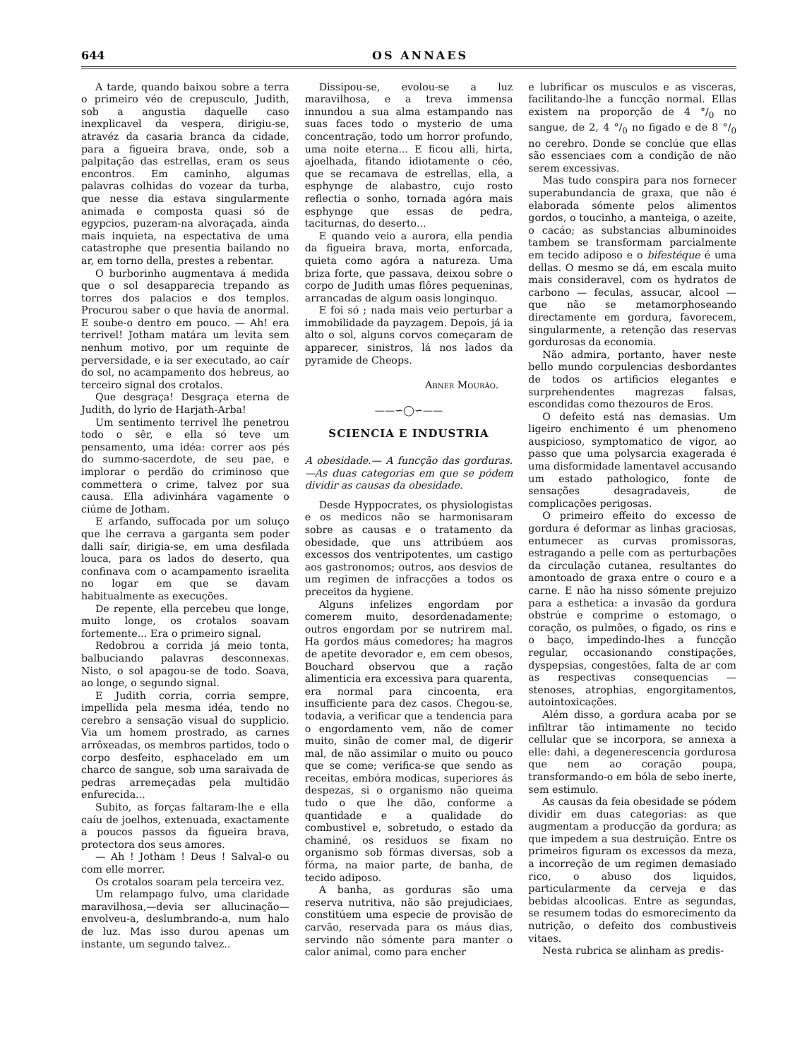644 OS ANNAES
A tarde, quando baixou sobre a terra o primeiro véo de crepusculo, Judith, sob a angustia daquelle caso inexplicavel da vespera, dirigiu-se, atravéz da casaria branca da cidade, para a figueira brava, onde, sob a palpitação das estrellas, eram os seus encontros. Em caminho, algumas palavras colhidas do vozear da turba, que nesse dia estava singularmente animada e composta quasi só de egypcios, puzeram-na alvoraçada, ainda mais inquieta, na espectativa de uma catastrophe que presentia bailando no ar, em torno della, prestes a rebentar.
O burborinho augmentava á medida que o sol desapparecia trepando as torres dos palacios e dos templos. Procurou saber o que havia de anormal. E soube-o dentro em pouco. — Ah! era terrivel! Jotham matára um levita sem nenhum motivo, por um requinte de perversidade, e ia ser executado, ao caír do sol, no acampamento dos hebreus, ao terceiro signal dos crotalos.
Que desgraça! Desgraça eterna de Judith, do lyrio de Harjath-Arba!
Um sentimento terrivel lhe penetrou todo o sêr, e ella só teve um pensamento, uma idéa: correr aos pés do summo-sacerdote, de seu pae, e implorar o perdão do criminoso que commettera o crime, talvez por sua causa. Ella adivinhára vagamente o ciúme de Jotham.
E arfando, suffocada por um soluço que lhe cerrava a garganta sem poder dalli saír, dirigia-se, em uma desfilada louca, para os lados do deserto, qua confinava com o acampamento israelita no logar em que se davam habitualmente as execuções.
De repente, ella percebeu que longe, muito longe, os crotalos soavam fortemente... Era o primeiro signal.
Redobrou a corrida já meio tonta, balbuciando palavras desconnexas. Nisto, o sol apagou-se de todo. Soava, ao longe, o segundo signal.
E Judith corria, corria sempre, impellida pela mesma idéa, tendo no cerebro a sensação visual do supplicio. Via um homem prostrado, as carnes arrôxeadas, os membros partidos, todo o corpo desfeito, esphacelado em um charco de sangue, sob uma saraivada de pedras arremeçadas pela multidão enfurecida...
Subito, as forças faltaram-lhe e ella caíu de joelhos, extenuada, exactamente a poucos passos da figueira brava, protectora dos seus amores.
— Ah ! Jotham ! Deus ! Salval-o ou com elle morrer.
Os crotalos soaram pela terceira vez.
Um relampago fulvo, uma claridade maravilhosa,—devia ser allucinação—envolveu-a, deslumbrando-a, num halo de luz. Mas isso durou apenas um instante, um segundo talvez..
Dissipou-se, evolou-se a luz maravilhosa, e a treva immensa innundou a sua alma estampando nas suas faces todo o mysterio de uma concentração, todo um horror profundo, uma noite eterna... E ficou alli, hirta, ajoelhada, fitando idiotamente o céo, que se recamava de estrellas, ella, a esphynge de alabastro, cujo rosto reflectia o sonho, tornada agóra mais esphynge que essas de pedra, taciturnas, do deserto...
E quando veio a aurora, ella pendia da figueira brava, morta, enforcada, quieta como agóra a natureza. Uma briza forte, que passava, deixou sobre o corpo de Judith umas flôres pequeninas, arrancadas de algum oasis longinquo.
E foi só ; nada mais veio perturbar a immobilidade da payzagem. Depois, já ia alto o sol, alguns corvos começaram de apparecer, sinistros, lá nos lados da pyramide de Cheops.
Abner Mourão.
——∽◯∽——
SCIENCIA E INDUSTRIA
A obesidade.— A funcção das gorduras. —As duas categorias em que se pódem dividir as causas da obesidade.
Desde Hyppocrates, os physiologistas e os medicos não se harmonisaram sobre as causas e o tratamento da obesidade, que uns attribúem aos excessos dos ventripotentes, um castigo aos gastronomos; outros, aos desvios de um regimen de infracções a todos os preceitos da hygiene.
Alguns infelizes engordam por comerem muito, desordenadamente; outros engordam por se nutrirem mal. Ha gordos máus comedores; ha magros de apetite devorador e, em cem obesos, Bouchard observou que a ração alimenticia era excessiva para quarenta, era normal para cincoenta, era insufficiente para dez casos. Chegou-se, todavia, a verificar que a tendencia para o engordamento vem, não de comer muito, sinão de comer mal, de digerir mal, de não assimilar o muito ou pouco que se come; verifica-se que sendo as receitas, embóra modicas, superiores ás despezas, si o organismo não queima tudo o que lhe dão, conforme a quantidade e a qualidade do combustivel e, sobretudo, o estado da chaminé, os residuos se fixam no organismo sob fórmas diversas, sob a fórma, na maior parte, de banha, de tecido adiposo.
A banha, as gorduras são uma reserva nutritiva, não são prejudiciaes, constitúem uma especie de provisão de carvão, reservada para os máus dias, servindo não sómente para manter o calor animal, como para encher
e lubrificar os musculos e as visceras, facilitando-lhe a funcção normal. Ellas existem na proporção de 4 °/<sub>0</sub> no sangue, de 2, 4 °/<sub>0</sub> no figado e de 8 °/<sub>0</sub> no cerebro. Donde se conclúe que ellas são essenciaes com a condição de não serem excessivas.
Mas tudo conspira para nos fornecer superabundancia de graxa, que não é elaborada sómente pelos alimentos gordos, o toucinho, a manteiga, o azeite, o cacáo; as substancias albuminoides tambem se transformam parcialmente em tecido adiposo e o bifestéque é uma dellas. O mesmo se dá, em escala muito mais consideravel, com os hydratos de carbono — feculas, assucar, alcool — que não se metamorphoseando directamente em gordura, favorecem, singularmente, a retenção das reservas gordurosas da economia.
Não admira, portanto, haver neste bello mundo corpulencias desbordantes de todos os artificios elegantes e surprehendentes magrezas falsas, escondidas como thezouros de Eros.
O defeito está nas demasias. Um ligeiro enchimento é um phenomeno auspicioso, symptomatico de vigor, ao passo que uma polysarcia exagerada é uma disformidade lamentavel accusando um estado pathologico, fonte de sensações desagradaveis, de complicações perigosas.
O primeiro effeito do excesso de gordura é deformar as linhas graciosas, entumecer as curvas promissoras, estragando a pelle com as perturbações da circulação cutanea, resultantes do amontoado de graxa entre o couro e a carne. E não ha nisso sómente prejuizo para a esthetica: a invasão da gordura obstrúe e comprime o estomago, o coração, os pulmões, o figado, os rins e o baço, impedindo-lhes a funcção regular, occasionando constipações, dyspepsias, congestões, falta de ar com as respectivas consequencias — stenoses, atrophias, engorgitamentos, autointoxicações.
Além disso, a gordura acaba por se infiltrar tão intimamente no tecido cellular que se incorpora, se annexa a elle: dahi, a degenerescencia gordurosa que nem ao coração poupa, transformando-o em bóla de sebo inerte, sem estimulo.
As causas da feia obesidade se pódem dividir em duas categorias: as que augmentam a producção da gordura; as que impedem a sua destruição. Entre os primeiros figuram os excessos da meza, a incorreção de um regimen demasiado rico, o abuso dos liquidos, particularmente da cerveja e das bebidas alcoolicas. Entre as segundas, se resumem todas do esmorecimento da nutrição, o defeito dos combustiveis vitaes.
Nesta rubrica se alinham as predis-